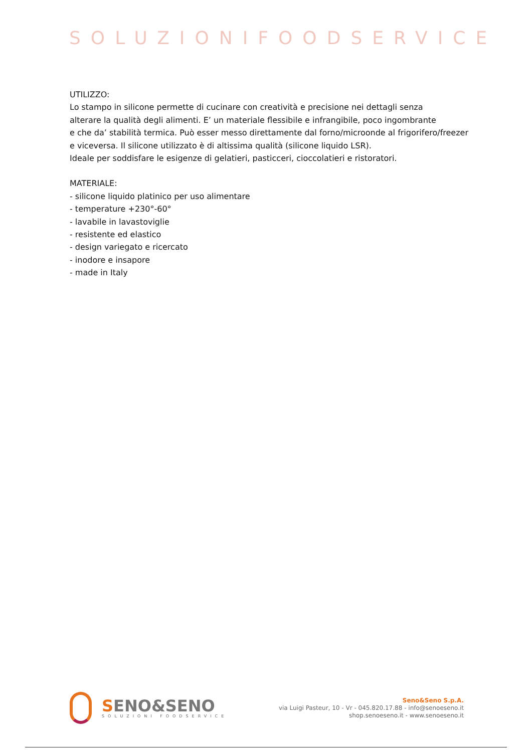SOLUZIONIFOODSERVICE
UTILIZZO:
Lo stampo in silicone permette di cucinare con creatività e precisione nei dettagli senza
alterare la qualità degli alimenti. E’ un materiale flessibile e infrangibile, poco ingombrante
e che da’ stabilità termica. Può esser messo direttamente dal forno/microonde al frigorifero/freezer
e viceversa. Il silicone utilizzato è di altissima qualità (silicone liquido LSR).
Ideale per soddisfare le esigenze di gelatieri, pasticceri, cioccolatieri e ristoratori.
MATERIALE:
- silicone liquido platinico per uso alimentare
- temperature +230°-60°
- lavabile in lavastoviglie
- resistente ed elastico
- design variegato e ricercato
- inodore e insapore
- made in Italy
SENO&SENO
SOLUZIONI FOODSERVICE
Seno&Seno S.p.A.
via Luigi Pasteur, 10 - Vr - 045.820.17.88 - info@senoeseno.it
shop.senoeseno.it - www.senoeseno.it